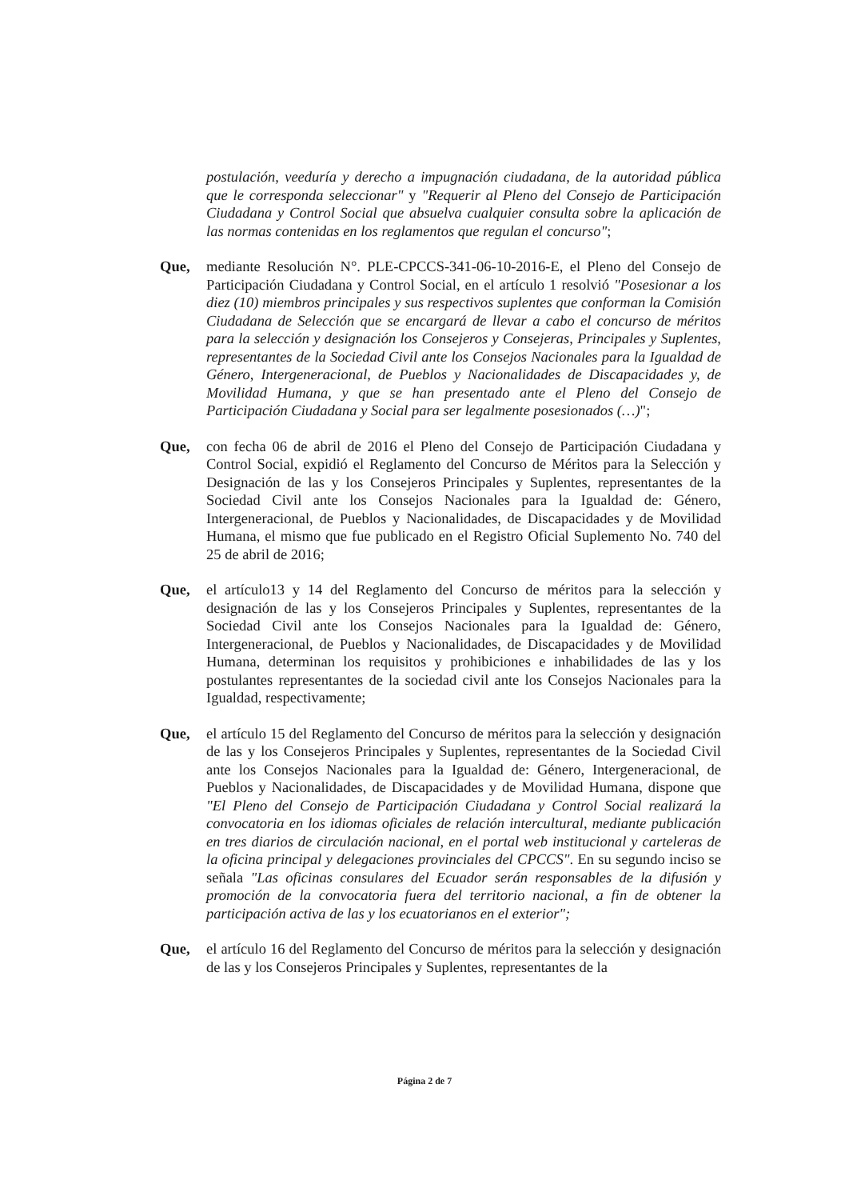postulación, veeduría y derecho a impugnación ciudadana, de la autoridad pública que le corresponda seleccionar" y "Requerir al Pleno del Consejo de Participación Ciudadana y Control Social que absuelva cualquier consulta sobre la aplicación de las normas contenidas en los reglamentos que regulan el concurso";
Que, mediante Resolución N°. PLE-CPCCS-341-06-10-2016-E, el Pleno del Consejo de Participación Ciudadana y Control Social, en el artículo 1 resolvió "Posesionar a los diez (10) miembros principales y sus respectivos suplentes que conforman la Comisión Ciudadana de Selección que se encargará de llevar a cabo el concurso de méritos para la selección y designación los Consejeros y Consejeras, Principales y Suplentes, representantes de la Sociedad Civil ante los Consejos Nacionales para la Igualdad de Género, Intergeneracional, de Pueblos y Nacionalidades de Discapacidades y, de Movilidad Humana, y que se han presentado ante el Pleno del Consejo de Participación Ciudadana y Social para ser legalmente posesionados (…)";
Que, con fecha 06 de abril de 2016 el Pleno del Consejo de Participación Ciudadana y Control Social, expidió el Reglamento del Concurso de Méritos para la Selección y Designación de las y los Consejeros Principales y Suplentes, representantes de la Sociedad Civil ante los Consejos Nacionales para la Igualdad de: Género, Intergeneracional, de Pueblos y Nacionalidades, de Discapacidades y de Movilidad Humana, el mismo que fue publicado en el Registro Oficial Suplemento No. 740 del 25 de abril de 2016;
Que, el artículo13 y 14 del Reglamento del Concurso de méritos para la selección y designación de las y los Consejeros Principales y Suplentes, representantes de la Sociedad Civil ante los Consejos Nacionales para la Igualdad de: Género, Intergeneracional, de Pueblos y Nacionalidades, de Discapacidades y de Movilidad Humana, determinan los requisitos y prohibiciones e inhabilidades de las y los postulantes representantes de la sociedad civil ante los Consejos Nacionales para la Igualdad, respectivamente;
Que, el artículo 15 del Reglamento del Concurso de méritos para la selección y designación de las y los Consejeros Principales y Suplentes, representantes de la Sociedad Civil ante los Consejos Nacionales para la Igualdad de: Género, Intergeneracional, de Pueblos y Nacionalidades, de Discapacidades y de Movilidad Humana, dispone que "El Pleno del Consejo de Participación Ciudadana y Control Social realizará la convocatoria en los idiomas oficiales de relación intercultural, mediante publicación en tres diarios de circulación nacional, en el portal web institucional y carteleras de la oficina principal y delegaciones provinciales del CPCCS". En su segundo inciso se señala "Las oficinas consulares del Ecuador serán responsables de la difusión y promoción de la convocatoria fuera del territorio nacional, a fin de obtener la participación activa de las y los ecuatorianos en el exterior";
Que, el artículo 16 del Reglamento del Concurso de méritos para la selección y designación de las y los Consejeros Principales y Suplentes, representantes de la
Página 2 de 7